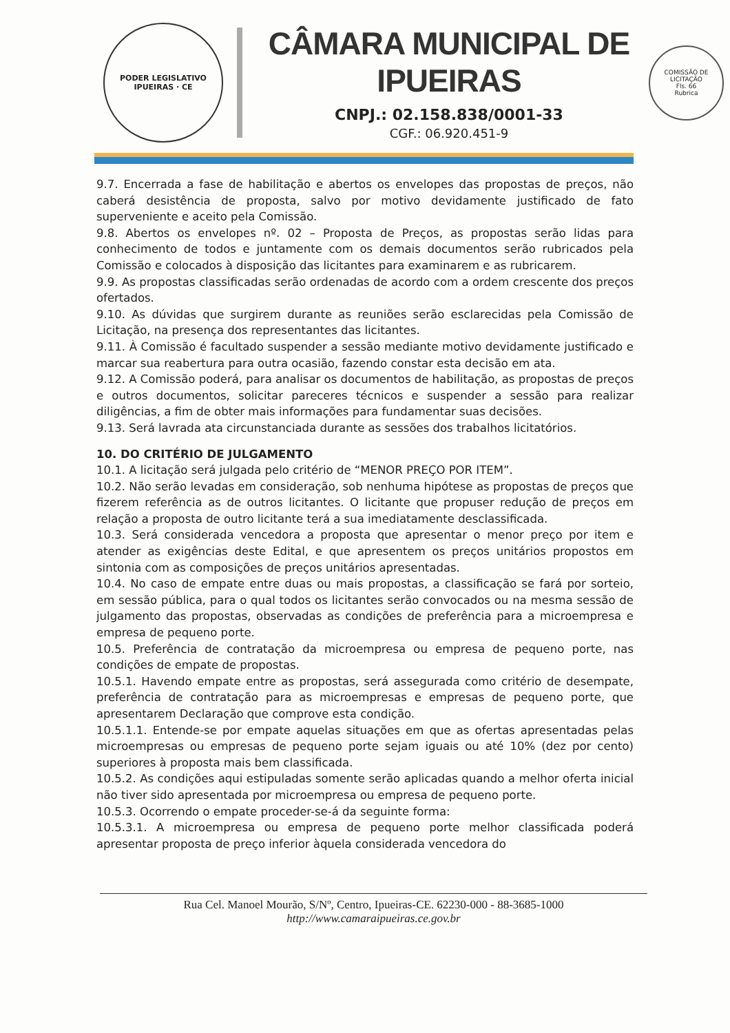PODER LEGISLATIVO
IPUEIRAS · CE
CÂMARA MUNICIPAL DE IPUEIRAS
CNPJ.: 02.158.838/0001-33
CGF.: 06.920.451-9
COMISSÃO DE LICITAÇÃO
Fls. 66
Rubrica
9.7. Encerrada a fase de habilitação e abertos os envelopes das propostas de preços, não caberá desistência de proposta, salvo por motivo devidamente justificado de fato superveniente e aceito pela Comissão.
9.8. Abertos os envelopes nº. 02 – Proposta de Preços, as propostas serão lidas para conhecimento de todos e juntamente com os demais documentos serão rubricados pela Comissão e colocados à disposição das licitantes para examinarem e as rubricarem.
9.9. As propostas classificadas serão ordenadas de acordo com a ordem crescente dos preços ofertados.
9.10. As dúvidas que surgirem durante as reuniões serão esclarecidas pela Comissão de Licitação, na presença dos representantes das licitantes.
9.11. À Comissão é facultado suspender a sessão mediante motivo devidamente justificado e marcar sua reabertura para outra ocasião, fazendo constar esta decisão em ata.
9.12. A Comissão poderá, para analisar os documentos de habilitação, as propostas de preços e outros documentos, solicitar pareceres técnicos e suspender a sessão para realizar diligências, a fim de obter mais informações para fundamentar suas decisões.
9.13. Será lavrada ata circunstanciada durante as sessões dos trabalhos licitatórios.
10. DO CRITÉRIO DE JULGAMENTO
10.1. A licitação será julgada pelo critério de “MENOR PREÇO POR ITEM”.
10.2. Não serão levadas em consideração, sob nenhuma hipótese as propostas de preços que fizerem referência as de outros licitantes. O licitante que propuser redução de preços em relação a proposta de outro licitante terá a sua imediatamente desclassificada.
10.3. Será considerada vencedora a proposta que apresentar o menor preço por item e atender as exigências deste Edital, e que apresentem os preços unitários propostos em sintonia com as composições de preços unitários apresentadas.
10.4. No caso de empate entre duas ou mais propostas, a classificação se fará por sorteio, em sessão pública, para o qual todos os licitantes serão convocados ou na mesma sessão de julgamento das propostas, observadas as condições de preferência para a microempresa e empresa de pequeno porte.
10.5. Preferência de contratação da microempresa ou empresa de pequeno porte, nas condições de empate de propostas.
10.5.1. Havendo empate entre as propostas, será assegurada como critério de desempate, preferência de contratação para as microempresas e empresas de pequeno porte, que apresentarem Declaração que comprove esta condição.
10.5.1.1. Entende-se por empate aquelas situações em que as ofertas apresentadas pelas microempresas ou empresas de pequeno porte sejam iguais ou até 10% (dez por cento) superiores à proposta mais bem classificada.
10.5.2. As condições aqui estipuladas somente serão aplicadas quando a melhor oferta inicial não tiver sido apresentada por microempresa ou empresa de pequeno porte.
10.5.3. Ocorrendo o empate proceder-se-á da seguinte forma:
10.5.3.1. A microempresa ou empresa de pequeno porte melhor classificada poderá apresentar proposta de preço inferior àquela considerada vencedora do
Rua Cel. Manoel Mourão, S/Nº, Centro, Ipueiras-CE. 62230-000 - 88-3685-1000
http://www.camaraipueiras.ce.gov.br